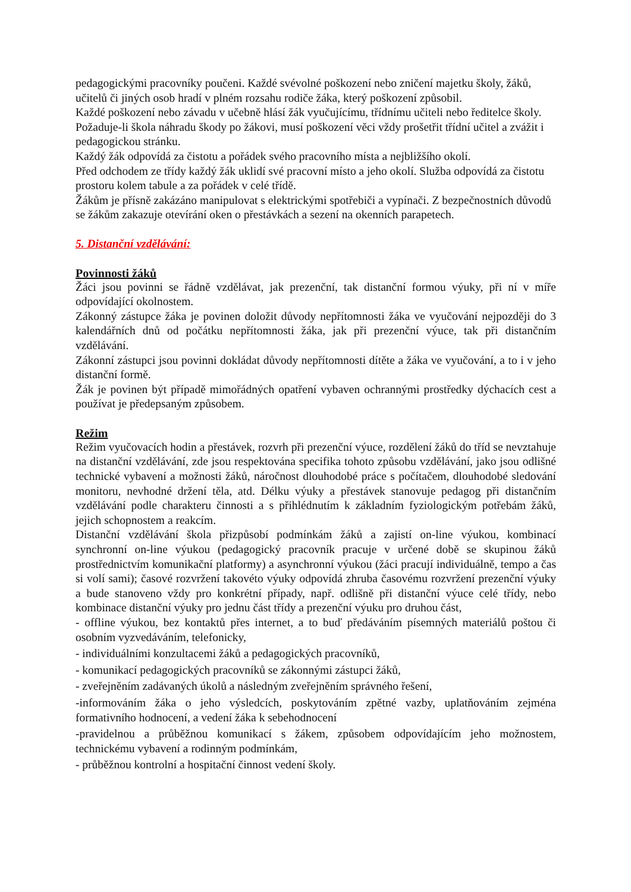pedagogickými pracovníky poučeni. Každé svévolné poškození nebo zničení majetku školy, žáků, učitelů či jiných osob hradí v plném rozsahu rodiče žáka, který poškození způsobil.
Každé poškození nebo závadu v učebně hlásí žák vyučujícímu, třídnímu učiteli nebo ředitelce školy.
Požaduje-li škola náhradu škody po žákovi, musí poškození věci vždy prošetřit třídní učitel a zvážit i pedagogickou stránku.
Každý žák odpovídá za čistotu a pořádek svého pracovního místa a nejbližšího okolí.
Před odchodem ze třídy každý žák uklidí své pracovní místo a jeho okolí. Služba odpovídá za čistotu prostoru kolem tabule a za pořádek v celé třídě.
Žákům je přísně zakázáno manipulovat s elektrickými spotřebiči a vypínači. Z bezpečnostních důvodů se žákům zakazuje otevírání oken o přestávkách a sezení na okenních parapetech.
5. Distanční vzdělávání:
Povinnosti žáků
Žáci jsou povinni se řádně vzdělávat, jak prezenční, tak distanční formou výuky, při ní v míře odpovídající okolnostem.
Zákonný zástupce žáka je povinen doložit důvody nepřítomnosti žáka ve vyučování nejpozději do 3 kalendářních dnů od počátku nepřítomnosti žáka, jak při prezenční výuce, tak při distančním vzdělávání.
Zákonní zástupci jsou povinni dokládat důvody nepřítomnosti dítěte a žáka ve vyučování, a to i v jeho distanční formě.
Žák je povinen být případě mimořádných opatření vybaven ochrannými prostředky dýchacích cest a používat je předepsaným způsobem.
Režim
Režim vyučovacích hodin a přestávek, rozvrh při prezenční výuce, rozdělení žáků do tříd se nevztahuje na distanční vzdělávání, zde jsou respektována specifika tohoto způsobu vzdělávání, jako jsou odlišné technické vybavení a možnosti žáků, náročnost dlouhodobé práce s počítačem, dlouhodobé sledování monitoru, nevhodné držení těla, atd. Délku výuky a přestávek stanovuje pedagog při distančním vzdělávání podle charakteru činnosti a s přihlédnutím k základním fyziologickým potřebám žáků, jejich schopnostem a reakcím.
Distanční vzdělávání škola přizpůsobí podmínkám žáků a zajistí on-line výukou, kombinací synchronní on-line výukou (pedagogický pracovník pracuje v určené době se skupinou žáků prostřednictvím komunikační platformy) a asynchronní výukou (žáci pracují individuálně, tempo a čas si volí sami); časové rozvržení takovéto výuky odpovídá zhruba časovému rozvržení prezenční výuky a bude stanoveno vždy pro konkrétní případy, např. odlišně při distanční výuce celé třídy, nebo kombinace distanční výuky pro jednu část třídy a prezenční výuku pro druhou část,
- offline výukou, bez kontaktů přes internet, a to buď předáváním písemných materiálů poštou či osobním vyzvedáváním, telefonicky,
- individuálními konzultacemi žáků a pedagogických pracovníků,
- komunikací pedagogických pracovníků se zákonnými zástupci žáků,
- zveřejněním zadávaných úkolů a následným zveřejněním správného řešení,
-informováním žáka o jeho výsledcích, poskytováním zpětné vazby, uplatňováním zejména formativního hodnocení, a vedení žáka k sebehodnocení
-pravidelnou a průběžnou komunikací s žákem, způsobem odpovídajícím jeho možnostem, technickému vybavení a rodinným podmínkám,
- průběžnou kontrolní a hospitační činnost vedení školy.